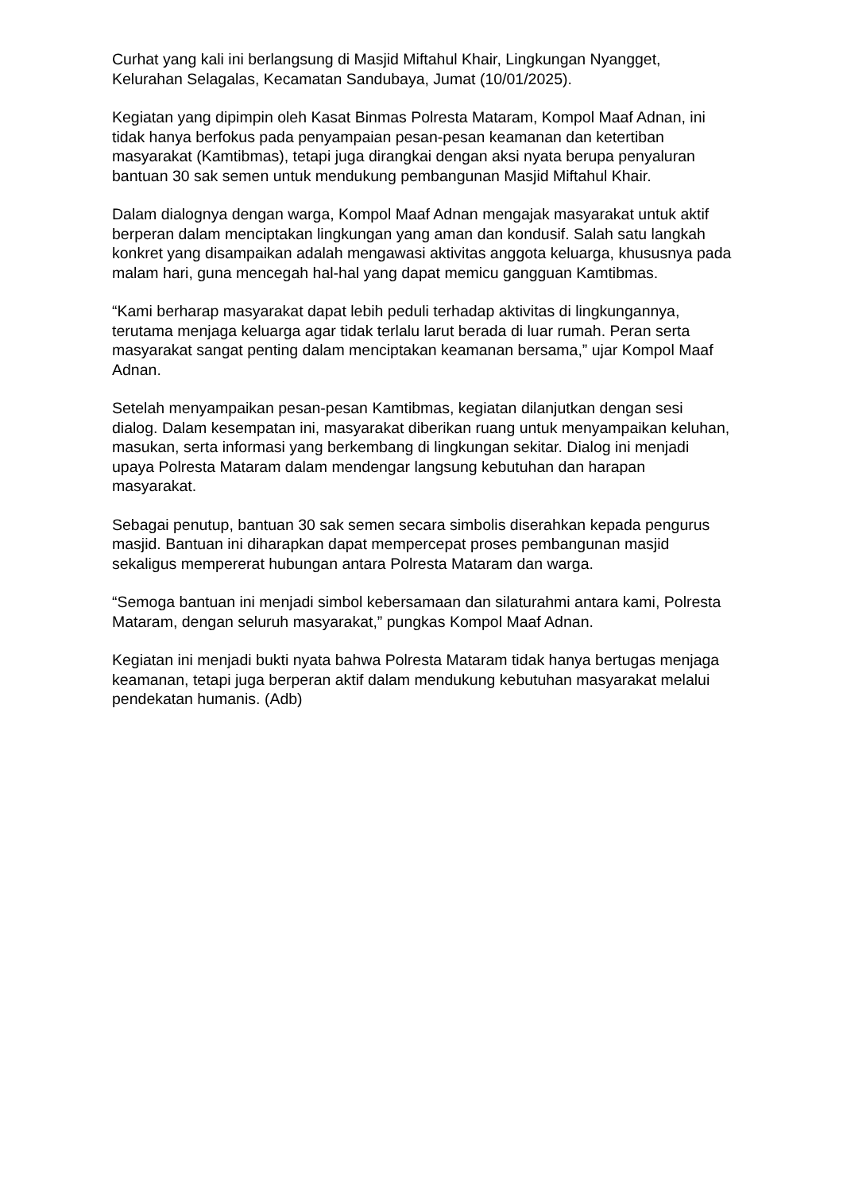Curhat yang kali ini berlangsung di Masjid Miftahul Khair, Lingkungan Nyangget, Kelurahan Selagalas, Kecamatan Sandubaya, Jumat (10/01/2025).
Kegiatan yang dipimpin oleh Kasat Binmas Polresta Mataram, Kompol Maaf Adnan, ini tidak hanya berfokus pada penyampaian pesan-pesan keamanan dan ketertiban masyarakat (Kamtibmas), tetapi juga dirangkai dengan aksi nyata berupa penyaluran bantuan 30 sak semen untuk mendukung pembangunan Masjid Miftahul Khair.
Dalam dialognya dengan warga, Kompol Maaf Adnan mengajak masyarakat untuk aktif berperan dalam menciptakan lingkungan yang aman dan kondusif. Salah satu langkah konkret yang disampaikan adalah mengawasi aktivitas anggota keluarga, khususnya pada malam hari, guna mencegah hal-hal yang dapat memicu gangguan Kamtibmas.
“Kami berharap masyarakat dapat lebih peduli terhadap aktivitas di lingkungannya, terutama menjaga keluarga agar tidak terlalu larut berada di luar rumah. Peran serta masyarakat sangat penting dalam menciptakan keamanan bersama,” ujar Kompol Maaf Adnan.
Setelah menyampaikan pesan-pesan Kamtibmas, kegiatan dilanjutkan dengan sesi dialog. Dalam kesempatan ini, masyarakat diberikan ruang untuk menyampaikan keluhan, masukan, serta informasi yang berkembang di lingkungan sekitar. Dialog ini menjadi upaya Polresta Mataram dalam mendengar langsung kebutuhan dan harapan masyarakat.
Sebagai penutup, bantuan 30 sak semen secara simbolis diserahkan kepada pengurus masjid. Bantuan ini diharapkan dapat mempercepat proses pembangunan masjid sekaligus mempererat hubungan antara Polresta Mataram dan warga.
“Semoga bantuan ini menjadi simbol kebersamaan dan silaturahmi antara kami, Polresta Mataram, dengan seluruh masyarakat,” pungkas Kompol Maaf Adnan.
Kegiatan ini menjadi bukti nyata bahwa Polresta Mataram tidak hanya bertugas menjaga keamanan, tetapi juga berperan aktif dalam mendukung kebutuhan masyarakat melalui pendekatan humanis. (Adb)